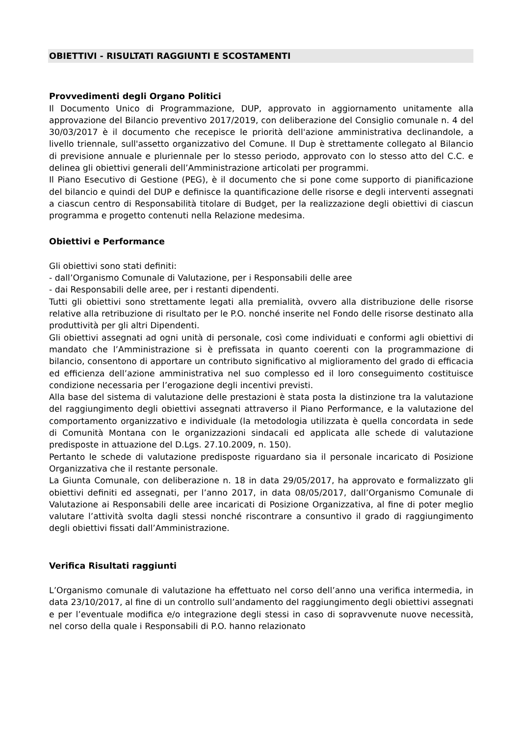OBIETTIVI - RISULTATI RAGGIUNTI E SCOSTAMENTI
Provvedimenti degli Organo Politici
Il Documento Unico di Programmazione, DUP, approvato in aggiornamento unitamente alla approvazione del Bilancio preventivo 2017/2019, con deliberazione del Consiglio comunale n. 4 del 30/03/2017 è il documento che recepisce le priorità dell'azione amministrativa declinandole, a livello triennale, sull'assetto organizzativo del Comune. Il Dup è strettamente collegato al Bilancio di previsione annuale e pluriennale per lo stesso periodo, approvato con lo stesso atto del C.C. e delinea gli obiettivi generali dell’Amministrazione articolati per programmi.
Il Piano Esecutivo di Gestione (PEG), è il documento che si pone come supporto di pianificazione del bilancio e quindi del DUP e definisce la quantificazione delle risorse e degli interventi assegnati a ciascun centro di Responsabilità titolare di Budget, per la realizzazione degli obiettivi di ciascun programma e progetto contenuti nella Relazione medesima.
Obiettivi e Performance
Gli obiettivi sono stati definiti:
- dall’Organismo Comunale di Valutazione, per i Responsabili delle aree
- dai Responsabili delle aree, per i restanti dipendenti.
Tutti gli obiettivi sono strettamente legati alla premialità, ovvero alla distribuzione delle risorse relative alla retribuzione di risultato per le P.O. nonché inserite nel Fondo delle risorse destinato alla produttività per gli altri Dipendenti.
Gli obiettivi assegnati ad ogni unità di personale, così come individuati e conformi agli obiettivi di mandato che l’Amministrazione si è prefissata in quanto coerenti con la programmazione di bilancio, consentono di apportare un contributo significativo al miglioramento del grado di efficacia ed efficienza dell’azione amministrativa nel suo complesso ed il loro conseguimento costituisce condizione necessaria per l’erogazione degli incentivi previsti.
Alla base del sistema di valutazione delle prestazioni è stata posta la distinzione tra la valutazione del raggiungimento degli obiettivi assegnati attraverso il Piano Performance, e la valutazione del comportamento organizzativo e individuale (la metodologia utilizzata è quella concordata in sede di Comunità Montana con le organizzazioni sindacali ed applicata alle schede di valutazione predisposte in attuazione del D.Lgs. 27.10.2009, n. 150).
Pertanto le schede di valutazione predisposte riguardano sia il personale incaricato di Posizione Organizzativa che il restante personale.
La Giunta Comunale, con deliberazione n. 18 in data 29/05/2017, ha approvato e formalizzato gli obiettivi definiti ed assegnati, per l’anno 2017, in data 08/05/2017, dall’Organismo Comunale di Valutazione ai Responsabili delle aree incaricati di Posizione Organizzativa, al fine di poter meglio valutare l’attività svolta dagli stessi nonché riscontrare a consuntivo il grado di raggiungimento degli obiettivi fissati dall’Amministrazione.
Verifica Risultati raggiunti
L’Organismo comunale di valutazione ha effettuato nel corso dell’anno una verifica intermedia, in data 23/10/2017, al fine di un controllo sull’andamento del raggiungimento degli obiettivi assegnati e per l’eventuale modifica e/o integrazione degli stessi in caso di sopravvenute nuove necessità, nel corso della quale i Responsabili di P.O. hanno relazionato